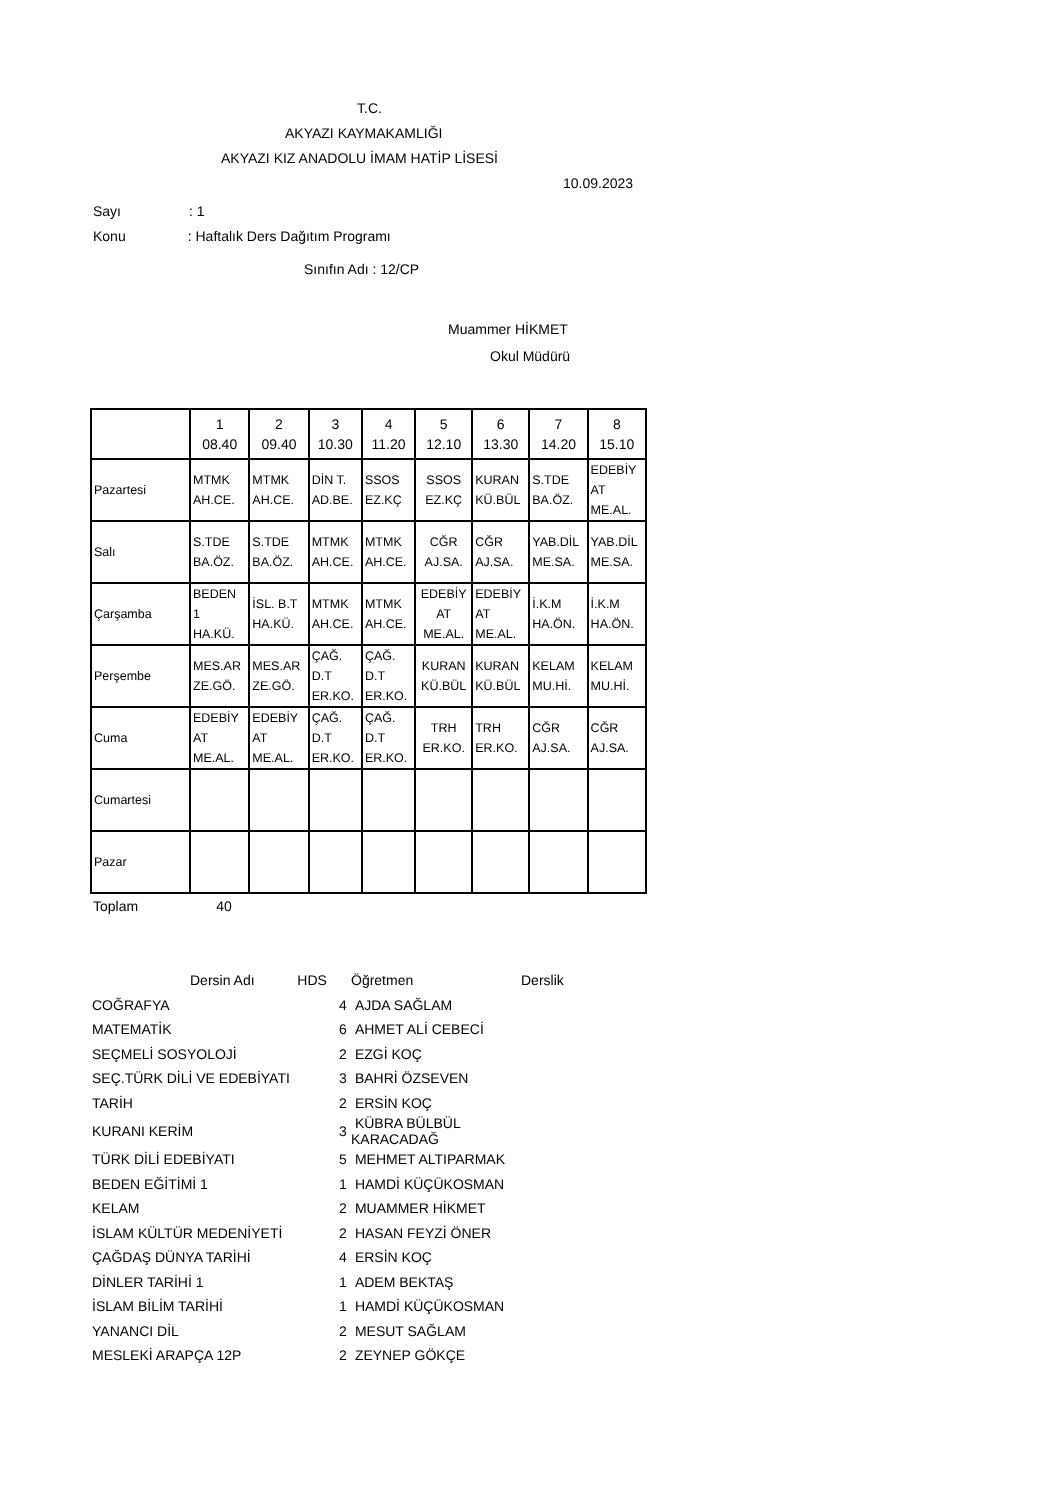T.C.
AKYAZI KAYMAKAMLIĞI
AKYAZI KIZ ANADOLU İMAM HATİP LİSESİ
10.09.2023
Sayı : 1
Konu : Haftalık Ders Dağıtım Programı
Sınıfın Adı : 12/CP
Muammer HİKMET
Okul Müdürü
| | 1 08.40 | 2 09.40 | 3 10.30 | 4 11.20 | 5 12.10 | 6 13.30 | 7 14.20 | 8 15.10 |
| Pazartesi | MTMK AH.CE. | MTMK AH.CE. | DİN T. AD.BE. | SSOS EZ.KÇ | SSOS EZ.KÇ | KURAN KÜ.BÜL | S.TDE BA.ÖZ. | EDEBİY AT ME.AL. |
| Salı | S.TDE BA.ÖZ. | S.TDE BA.ÖZ. | MTMK AH.CE. | MTMK AH.CE. | CĞR AJ.SA. | CĞR AJ.SA. | YAB.DİL ME.SA. | YAB.DİL ME.SA. |
| Çarşamba | BEDEN 1 HA.KÜ. | İSL. B.T HA.KÜ. | MTMK AH.CE. | MTMK AH.CE. | EDEBİY AT ME.AL. | EDEBİY AT ME.AL. | İ.K.M HA.ÖN. | İ.K.M HA.ÖN. |
| Perşembe | MES.AR ZE.GÖ. | MES.AR ZE.GÖ. | ÇAĞ. D.T ER.KO. | ÇAĞ. D.T ER.KO. | KURAN KÜ.BÜL | KURAN KÜ.BÜL | KELAM MU.Hİ. | KELAM MU.Hİ. |
| Cuma | EDEBİY AT ME.AL. | EDEBİY AT ME.AL. | ÇAĞ. D.T ER.KO. | ÇAĞ. D.T ER.KO. | TRH ER.KO. | TRH ER.KO. | CĞR AJ.SA. | CĞR AJ.SA. |
| Cumartesi | | | | | | | | |
| Pazar | | | | | | | | |
Toplam 40
| Dersin Adı HDS | | Öğretmen | Derslik |
| COĞRAFYA | 4 | AJDA SAĞLAM | |
| MATEMATİK | 6 | AHMET ALİ CEBECİ | |
| SEÇMELİ SOSYOLOJİ | 2 | EZGİ KOÇ | |
| SEÇ.TÜRK DİLİ VE EDEBİYATI | 3 | BAHRİ ÖZSEVEN | |
| TARİH | 2 | ERSİN KOÇ | |
| KURANI KERİM | 3 | KÜBRA BÜLBÜL KARACADAĞ | |
| TÜRK DİLİ EDEBİYATI | 5 | MEHMET ALTIPARMAK | |
| BEDEN EĞİTİMİ 1 | 1 | HAMDİ KÜÇÜKOSMAN | |
| KELAM | 2 | MUAMMER HİKMET | |
| İSLAM KÜLTÜR MEDENİYETİ | 2 | HASAN FEYZİ ÖNER | |
| ÇAĞDAŞ DÜNYA TARİHİ | 4 | ERSİN KOÇ | |
| DİNLER TARİHİ 1 | 1 | ADEM BEKTAŞ | |
| İSLAM BİLİM TARİHİ | 1 | HAMDİ KÜÇÜKOSMAN | |
| YANANCI DİL | 2 | MESUT SAĞLAM | |
| MESLEKİ ARAPÇA 12P | 2 | ZEYNEP GÖKÇE | |